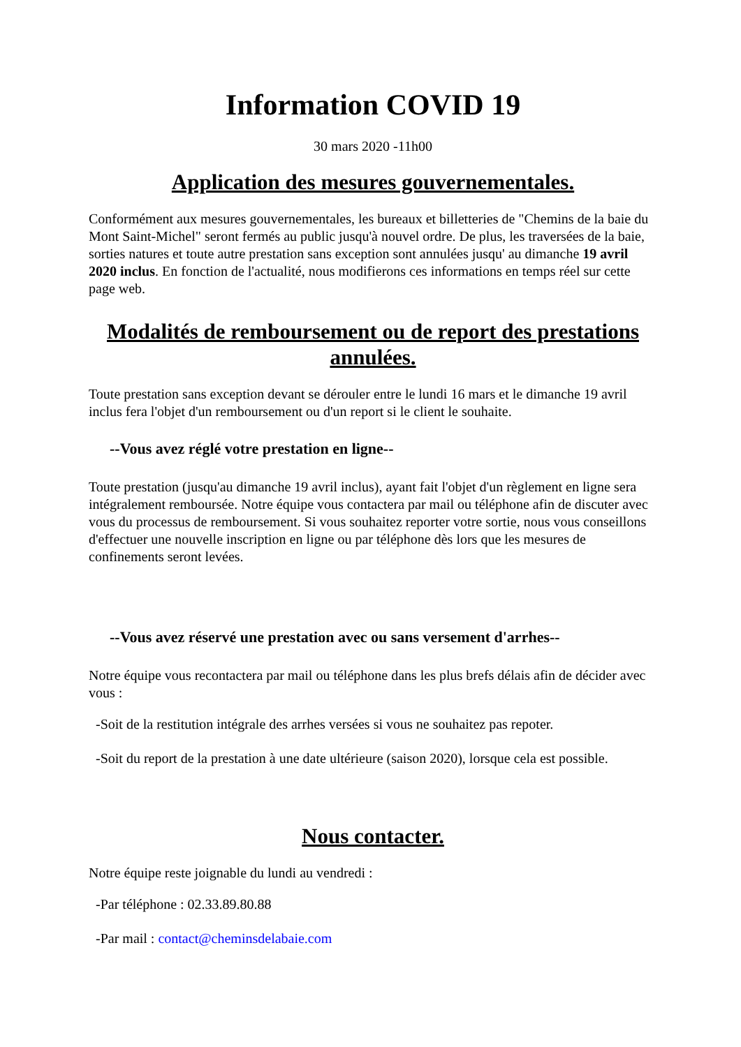Information COVID 19
30 mars 2020 -11h00
Application des mesures gouvernementales.
Conformément aux mesures gouvernementales, les bureaux et billetteries de "Chemins de la baie du Mont Saint-Michel" seront fermés au public jusqu'à nouvel ordre. De plus, les traversées de la baie, sorties natures et toute autre prestation sans exception sont annulées jusqu' au dimanche 19 avril 2020 inclus. En fonction de l'actualité, nous modifierons ces informations en temps réel sur cette page web.
Modalités de remboursement ou de report des prestations annulées.
Toute prestation sans exception devant se dérouler entre le lundi 16 mars et le dimanche 19 avril inclus fera l'objet d'un remboursement ou d'un report si le client le souhaite.
--Vous avez réglé votre prestation en ligne--
Toute prestation (jusqu'au dimanche 19 avril inclus), ayant fait l'objet d'un règlement en ligne sera intégralement remboursée. Notre équipe vous contactera par mail ou téléphone afin de discuter avec vous du processus de remboursement. Si vous souhaitez reporter votre sortie, nous vous conseillons d'effectuer une nouvelle inscription en ligne ou par téléphone dès lors que les mesures de confinements seront levées.
--Vous avez réservé une prestation avec ou sans versement d'arrhes--
Notre équipe vous recontactera par mail ou téléphone dans les plus brefs délais afin de décider avec vous :
-Soit de la restitution intégrale des arrhes versées si vous ne souhaitez pas repoter.
-Soit du report de la prestation à une date ultérieure (saison 2020), lorsque cela est possible.
Nous contacter.
Notre équipe reste joignable du lundi au vendredi :
-Par téléphone : 02.33.89.80.88
-Par mail : contact@cheminsdelabaie.com